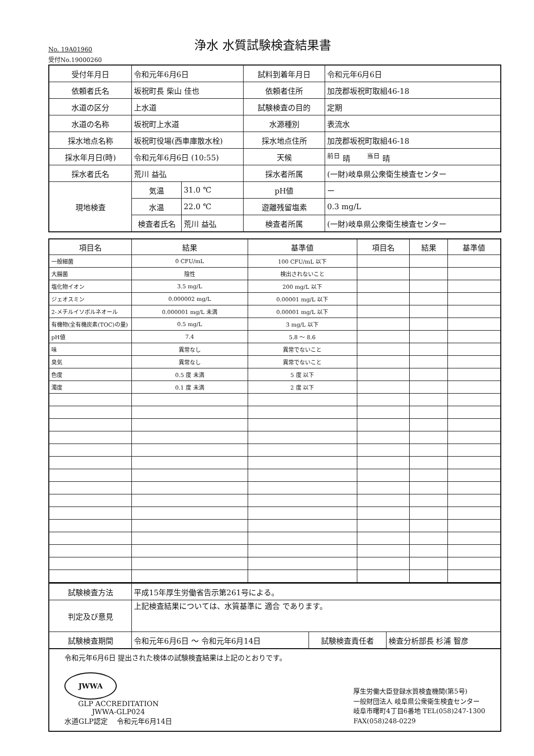No. 19A01960
浄水 水質試験検査結果書
受付No.19000260
| 受付年月日 | 令和元年6月6日 | | 試料到着年月日 | 令和元年6月6日 |
| 依頼者氏名 | 坂祝町長 柴山 佳也 | | 依頼者住所 | 加茂郡坂祝町取組46-18 |
| 水道の区分 | 上水道 | | 試験検査の目的 | 定期 |
| 水道の名称 | 坂祝町上水道 | | 水源種別 | 表流水 |
| 採水地点名称 | 坂祝町役場(西車庫散水栓) | | 採水地点住所 | 加茂郡坂祝町取組46-18 |
| 採水年月日(時) | 令和元年6月6日 (10:55) | | 天候 | <sup>前日</sup> 晴 <sup>当日</sup> 晴 |
| 採水者氏名 | 荒川 益弘 | | 採水者所属 | (一財)岐阜県公衆衛生検査センター |
| 現地検査 | 気温 | 31.0 ℃ | pH値 | ー |
| | 水温 | 22.0 ℃ | 遊離残留塩素 | 0.3 mg/L |
| | 検査者氏名 | 荒川 益弘 | 検査者所属 | (一財)岐阜県公衆衛生検査センター |
| 項目名 | 結果 | 基準値 | 項目名 | 結果 | 基準値 |
| --- | --- | --- | --- | --- | --- |
| 一般細菌 | 0 CFU/mL | 100 CFU/mL 以下 | | | |
| 大腸菌 | 陰性 | 検出されないこと | | | |
| 塩化物イオン | 3.5 mg/L | 200 mg/L 以下 | | | |
| ジェオスミン | 0.000002 mg/L | 0.00001 mg/L 以下 | | | |
| 2-メチルイソボルネオール | 0.000001 mg/L 未満 | 0.00001 mg/L 以下 | | | |
| 有機物(全有機炭素(TOC)の量) | 0.5 mg/L | 3 mg/L 以下 | | | |
| pH値 | 7.4 | 5.8 ～ 8.6 | | | |
| 味 | 異常なし | 異常でないこと | | | |
| 臭気 | 異常なし | 異常でないこと | | | |
| 色度 | 0.5 度 未満 | 5 度 以下 | | | |
| 濁度 | 0.1 度 未満 | 2 度 以下 | | | |
| 試験検査方法 | 平成15年厚生労働省告示第261号による。 | | |
| 判定及び意見 | 上記検査結果については、水質基準に 適合 であります。 | | |
| 試験検査期間 | 令和元年6月6日 ～ 令和元年6月14日 | 試験検査責任者 | 検査分析部長 杉浦 智彦 |
令和元年6月6日 提出された検体の試験検査結果は上記のとおりです。
JWWA
GLP ACCREDITATION
JWWA-GLP024
水道GLP認定 令和元年6月14日
厚生労働大臣登録水質検査機関(第5号)
一般財団法人 岐阜県公衆衛生検査センター
岐阜市曙町4丁目6番地 TEL(058)247-1300
FAX(058)248-0229